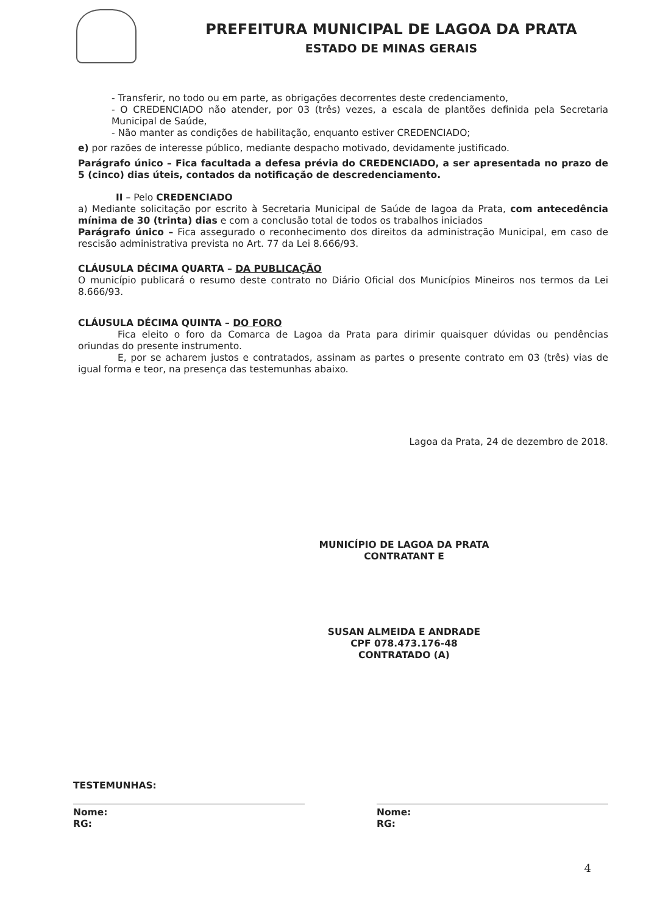PREFEITURA MUNICIPAL DE LAGOA DA PRATA
ESTADO DE MINAS GERAIS
- Transferir, no todo ou em parte, as obrigações decorrentes deste credenciamento,
- O CREDENCIADO não atender, por 03 (três) vezes, a escala de plantões definida pela Secretaria Municipal de Saúde,
- Não manter as condições de habilitação, enquanto estiver CREDENCIADO;
e) por razões de interesse público, mediante despacho motivado, devidamente justificado.
Parágrafo único – Fica facultada a defesa prévia do CREDENCIADO, a ser apresentada no prazo de 5 (cinco) dias úteis, contados da notificação de descredenciamento.
II – Pelo CREDENCIADO
a) Mediante solicitação por escrito à Secretaria Municipal de Saúde de lagoa da Prata, com antecedência mínima de 30 (trinta) dias e com a conclusão total de todos os trabalhos iniciados
Parágrafo único – Fica assegurado o reconhecimento dos direitos da administração Municipal, em caso de rescisão administrativa prevista no Art. 77 da Lei 8.666/93.
CLÁUSULA DÉCIMA QUARTA – DA PUBLICAÇÃO
O município publicará o resumo deste contrato no Diário Oficial dos Municípios Mineiros nos termos da Lei 8.666/93.
CLÁUSULA DÉCIMA QUINTA – DO FORO
Fica eleito o foro da Comarca de Lagoa da Prata para dirimir quaisquer dúvidas ou pendências oriundas do presente instrumento.
E, por se acharem justos e contratados, assinam as partes o presente contrato em 03 (três) vias de igual forma e teor, na presença das testemunhas abaixo.
Lagoa da Prata, 24 de dezembro de 2018.
MUNICÍPIO DE LAGOA DA PRATA
CONTRATANT E
SUSAN ALMEIDA E ANDRADE
CPF 078.473.176-48
CONTRATADO (A)
TESTEMUNHAS:
Nome:
RG:
Nome:
RG:
4